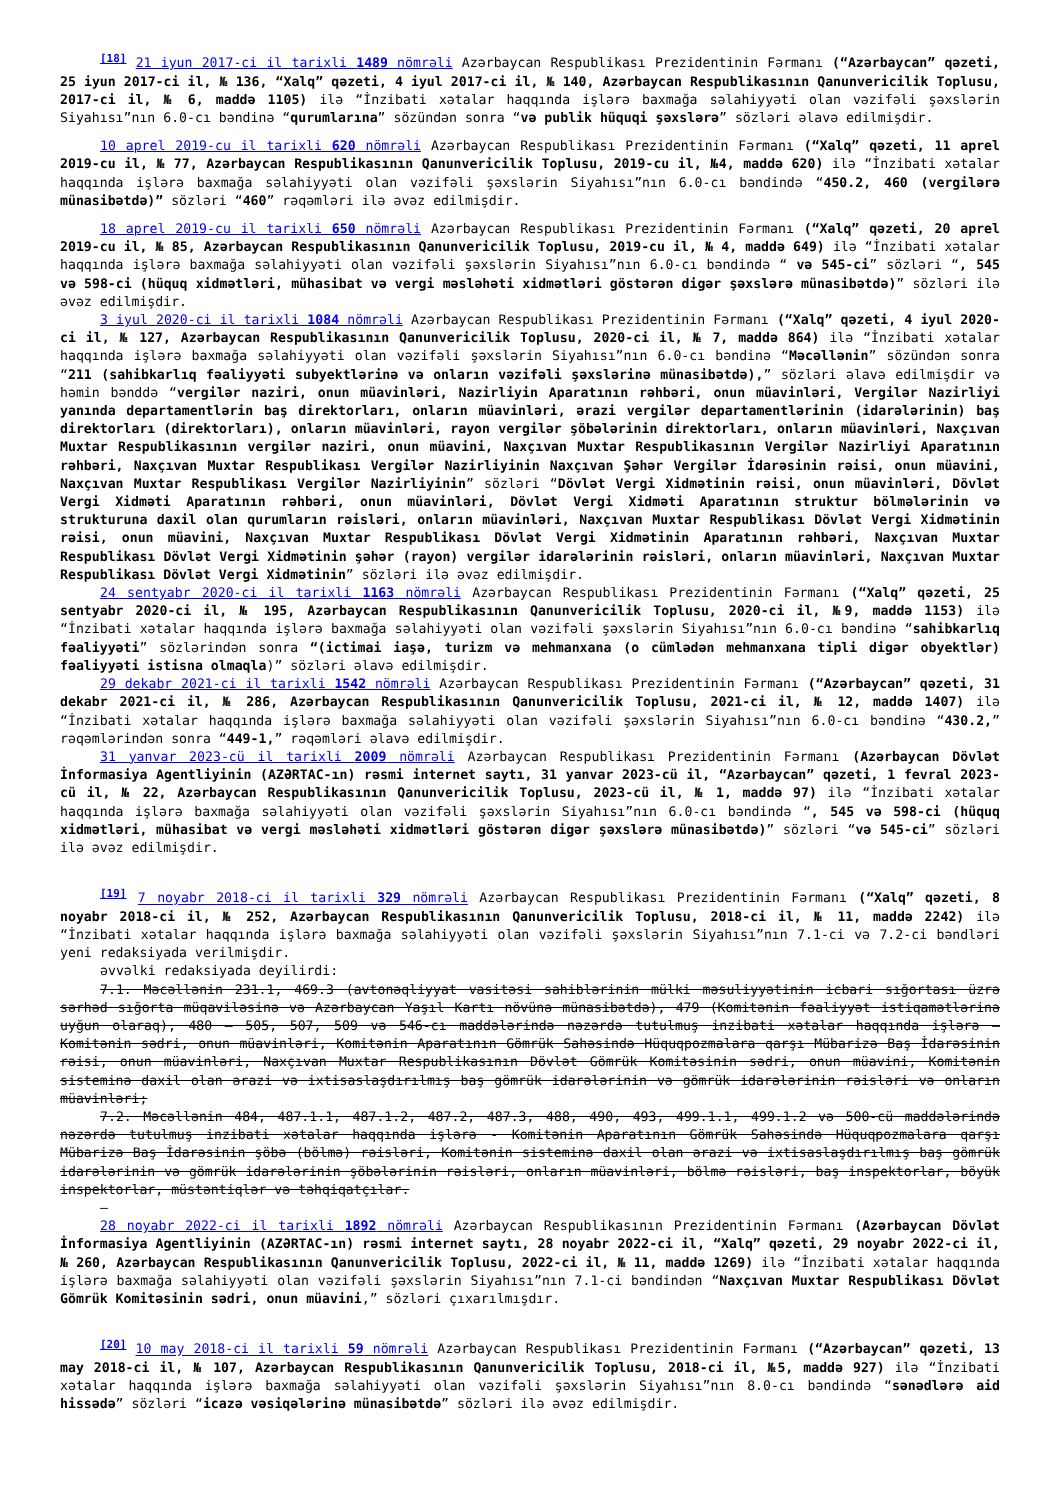<sup>[18]</sup> 21 iyun 2017-ci il tarixli 1489 nömrəli Azərbaycan Respublikası Prezidentinin Fərmanı (“Azərbaycan” qəzeti, 25 iyun 2017-ci il, № 136, “Xalq” qəzeti, 4 iyul 2017-ci il, № 140, Azərbaycan Respublikasının Qanunvericilik Toplusu, 2017-ci il, № 6, maddə 1105) ilə “İnzibati xətalar haqqında işlərə baxmağa səlahiyyəti olan vəzifəli şəxslərin Siyahısı”nın 6.0-cı bəndinə “qurumlarına” sözündən sonra “və publik hüquqi şəxslərə” sözləri əlavə edilmişdir.
10 aprel 2019-cu il tarixli 620 nömrəli Azərbaycan Respublikası Prezidentinin Fərmanı (“Xalq” qəzeti, 11 aprel 2019-cu il, № 77, Azərbaycan Respublikasının Qanunvericilik Toplusu, 2019-cu il, №4, maddə 620) ilə “İnzibati xətalar haqqında işlərə baxmağa səlahiyyəti olan vəzifəli şəxslərin Siyahısı”nın 6.0-cı bəndində “450.2, 460 (vergilərə münasibətdə)” sözləri “460” rəqəmləri ilə əvəz edilmişdir.
18 aprel 2019-cu il tarixli 650 nömrəli Azərbaycan Respublikası Prezidentinin Fərmanı (“Xalq” qəzeti, 20 aprel 2019-cu il, № 85, Azərbaycan Respublikasının Qanunvericilik Toplusu, 2019-cu il, № 4, maddə 649) ilə “İnzibati xətalar haqqında işlərə baxmağa səlahiyyəti olan vəzifəli şəxslərin Siyahısı”nın 6.0-cı bəndində “ və 545-ci” sözləri “, 545 və 598-ci (hüquq xidmətləri, mühasibat və vergi məsləhəti xidmətləri göstərən digər şəxslərə münasibətdə)” sözləri ilə əvəz edilmişdir.
3 iyul 2020-ci il tarixli 1084 nömrəli Azərbaycan Respublikası Prezidentinin Fərmanı (“Xalq” qəzeti, 4 iyul 2020-ci il, № 127, Azərbaycan Respublikasının Qanunvericilik Toplusu, 2020-ci il, № 7, maddə 864) ilə “İnzibati xətalar haqqında işlərə baxmağa səlahiyyəti olan vəzifəli şəxslərin Siyahısı”nın 6.0-cı bəndinə “Məcəllənin” sözündən sonra “211 (sahibkarlıq fəaliyyəti subyektlərinə və onların vəzifəli şəxslərinə münasibətdə),” sözləri əlavə edilmişdir və həmin bənddə “vergilər naziri, onun müavinləri, Nazirliyin Aparatının rəhbəri, onun müavinləri, Vergilər Nazirliyi yanında departamentlərin baş direktorları, onların müavinləri, ərazi vergilər departamentlərinin (idarələrinin) baş direktorları (direktorları), onların müavinləri, rayon vergilər şöbələrinin direktorları, onların müavinləri, Naxçıvan Muxtar Respublikasının vergilər naziri, onun müavini, Naxçıvan Muxtar Respublikasının Vergilər Nazirliyi Aparatının rəhbəri, Naxçıvan Muxtar Respublikası Vergilər Nazirliyinin Naxçıvan Şəhər Vergilər İdarəsinin rəisi, onun müavini, Naxçıvan Muxtar Respublikası Vergilər Nazirliyinin” sözləri “Dövlət Vergi Xidmətinin rəisi, onun müavinləri, Dövlət Vergi Xidməti Aparatının rəhbəri, onun müavinləri, Dövlət Vergi Xidməti Aparatının struktur bölmələrinin və strukturuna daxil olan qurumların rəisləri, onların müavinləri, Naxçıvan Muxtar Respublikası Dövlət Vergi Xidmətinin rəisi, onun müavini, Naxçıvan Muxtar Respublikası Dövlət Vergi Xidmətinin Aparatının rəhbəri, Naxçıvan Muxtar Respublikası Dövlət Vergi Xidmətinin şəhər (rayon) vergilər idarələrinin rəisləri, onların müavinləri, Naxçıvan Muxtar Respublikası Dövlət Vergi Xidmətinin” sözləri ilə əvəz edilmişdir.
24 sentyabr 2020-ci il tarixli 1163 nömrəli Azərbaycan Respublikası Prezidentinin Fərmanı (“Xalq” qəzeti, 25 sentyabr 2020-ci il, № 195, Azərbaycan Respublikasının Qanunvericilik Toplusu, 2020-ci il, №9, maddə 1153) ilə “İnzibati xətalar haqqında işlərə baxmağa səlahiyyəti olan vəzifəli şəxslərin Siyahısı”nın 6.0-cı bəndinə “sahibkarlıq fəaliyyəti” sözlərindən sonra “(ictimai iaşə, turizm və mehmanxana (o cümlədən mehmanxana tipli digər obyektlər) fəaliyyəti istisna olmaqla)” sözləri əlavə edilmişdir.
29 dekabr 2021-ci il tarixli 1542 nömrəli Azərbaycan Respublikası Prezidentinin Fərmanı (“Azərbaycan” qəzeti, 31 dekabr 2021-ci il, № 286, Azərbaycan Respublikasının Qanunvericilik Toplusu, 2021-ci il, № 12, maddə 1407) ilə “İnzibati xətalar haqqında işlərə baxmağa səlahiyyəti olan vəzifəli şəxslərin Siyahısı”nın 6.0-cı bəndinə “430.2,” rəqəmlərindən sonra “449-1,” rəqəmləri əlavə edilmişdir.
31 yanvar 2023-cü il tarixli 2009 nömrəli Azərbaycan Respublikası Prezidentinin Fərmanı (Azərbaycan Dövlət İnformasiya Agentliyinin (AZƏRTAC-ın) rəsmi internet saytı, 31 yanvar 2023-cü il, “Azərbaycan” qəzeti, 1 fevral 2023-cü il, № 22, Azərbaycan Respublikasının Qanunvericilik Toplusu, 2023-cü il, № 1, maddə 97) ilə “İnzibati xətalar haqqında işlərə baxmağa səlahiyyəti olan vəzifəli şəxslərin Siyahısı”nın 6.0-cı bəndində “, 545 və 598-ci (hüquq xidmətləri, mühasibat və vergi məsləhəti xidmətləri göstərən digər şəxslərə münasibətdə)” sözləri “və 545-ci” sözləri ilə əvəz edilmişdir.
<sup>[19]</sup> 7 noyabr 2018-ci il tarixli 329 nömrəli Azərbaycan Respublikası Prezidentinin Fərmanı (“Xalq” qəzeti, 8 noyabr 2018-ci il, № 252, Azərbaycan Respublikasının Qanunvericilik Toplusu, 2018-ci il, № 11, maddə 2242) ilə “İnzibati xətalar haqqında işlərə baxmağa səlahiyyəti olan vəzifəli şəxslərin Siyahısı”nın 7.1-ci və 7.2-ci bəndləri yeni redaksiyada verilmişdir.
əvvəlki redaksiyada deyilirdi:
7.1. Məcəllənin 231.1, 469.3 (avtonəqliyyat vasitəsi sahiblərinin mülki məsuliyyətinin icbari sığortası üzrə sərhəd sığorta müqaviləsinə və Azərbaycan Yaşıl Kartı növünə münasibətdə), 479 (Komitənin fəaliyyət istiqamətlərinə uyğun olaraq), 480 — 505, 507, 509 və 546-cı maddələrində nəzərdə tutulmuş inzibati xətalar haqqında işlərə — Komitənin sədri, onun müavinləri, Komitənin Aparatının Gömrük Sahəsində Hüquqpozmalara qarşı Mübarizə Baş İdarəsinin rəisi, onun müavinləri, Naxçıvan Muxtar Respublikasının Dövlət Gömrük Komitəsinin sədri, onun müavini, Komitənin sisteminə daxil olan ərazi və ixtisaslaşdırılmış baş gömrük idarələrinin və gömrük idarələrinin rəisləri və onların müavinləri;
7.2. Məcəllənin 484, 487.1.1, 487.1.2, 487.2, 487.3, 488, 490, 493, 499.1.1, 499.1.2 və 500-cü maddələrində nəzərdə tutulmuş inzibati xətalar haqqında işlərə - Komitənin Aparatının Gömrük Sahəsində Hüquqpozmalara qarşı Mübarizə Baş İdarəsinin şöbə (bölmə) rəisləri, Komitənin sisteminə daxil olan ərazi və ixtisaslaşdırılmış baş gömrük idarələrinin və gömrük idarələrinin şöbələrinin rəisləri, onların müavinləri, bölmə rəisləri, baş inspektorlar, böyük inspektorlar, müstəntiqlər və təhqiqatçılar.
–
28 noyabr 2022-ci il tarixli 1892 nömrəli Azərbaycan Respublikasının Prezidentinin Fərmanı (Azərbaycan Dövlət İnformasiya Agentliyinin (AZƏRTAC-ın) rəsmi internet saytı, 28 noyabr 2022-ci il, “Xalq” qəzeti, 29 noyabr 2022-ci il, № 260, Azərbaycan Respublikasının Qanunvericilik Toplusu, 2022-ci il, № 11, maddə 1269) ilə “İnzibati xətalar haqqında işlərə baxmağa səlahiyyəti olan vəzifəli şəxslərin Siyahısı”nın 7.1-ci bəndindən “Naxçıvan Muxtar Respublikası Dövlət Gömrük Komitəsinin sədri, onun müavini,” sözləri çıxarılmışdır.
<sup>[20]</sup> 10 may 2018-ci il tarixli 59 nömrəli Azərbaycan Respublikası Prezidentinin Fərmanı (“Azərbaycan” qəzeti, 13 may 2018-ci il, № 107, Azərbaycan Respublikasının Qanunvericilik Toplusu, 2018-ci il, №5, maddə 927) ilə “İnzibati xətalar haqqında işlərə baxmağa səlahiyyəti olan vəzifəli şəxslərin Siyahısı”nın 8.0-cı bəndində “sənədlərə aid hissədə” sözləri “icazə vəsiqələrinə münasibətdə” sözləri ilə əvəz edilmişdir.